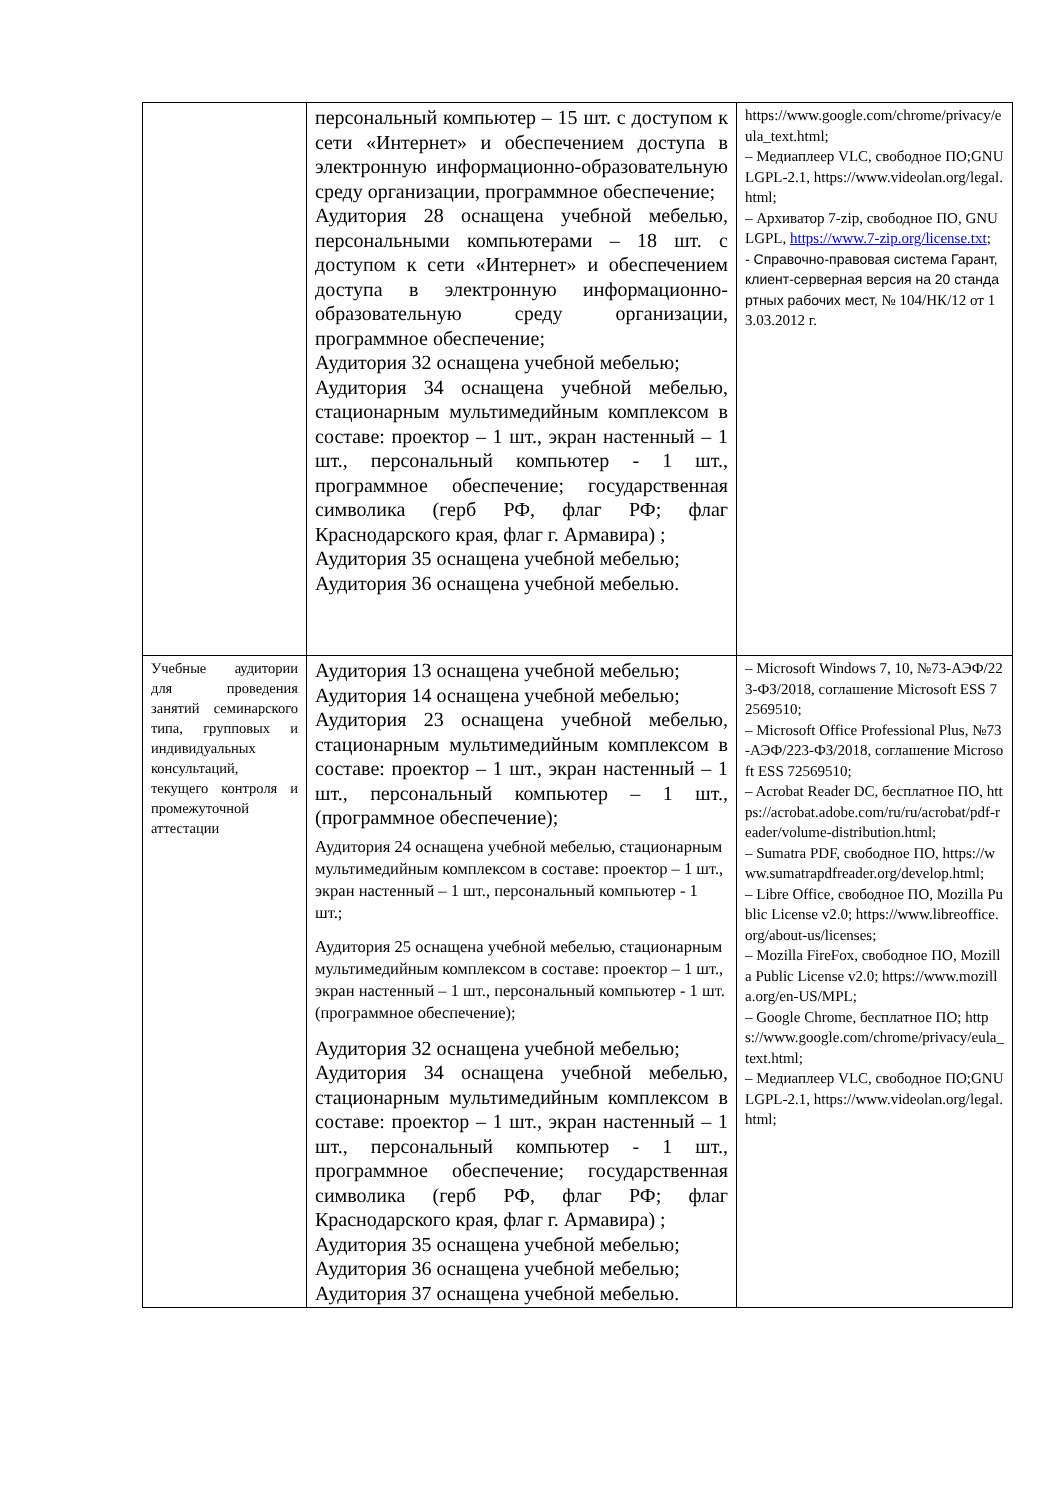| | персональный компьютер – 15 шт. с доступом к сети «Интернет» и обеспечением доступа в электронную информационно-образовательную среду организации, программное обеспечение; Аудитория 28 оснащена учебной мебелью, персональными компьютерами – 18 шт. с доступом к сети «Интернет» и обеспечением доступа в электронную информационно-образовательную среду организации, программное обеспечение; Аудитория 32 оснащена учебной мебелью; Аудитория 34 оснащена учебной мебелью, стационарным мультимедийным комплексом в составе: проектор – 1 шт., экран настенный – 1 шт., персональный компьютер - 1 шт., программное обеспечение; государственная символика (герб РФ, флаг РФ; флаг Краснодарского края, флаг г. Армавира) ; Аудитория 35 оснащена учебной мебелью; Аудитория 36 оснащена учебной мебелью. | https://www.google.com/chrome/privacy/eula_text.html; – Медиаплеер VLC, свободное ПО;GNU LGPL-2.1, https://www.videolan.org/legal.html; – Архиватор 7-zip, свободное ПО, GNU LGPL, https://www.7-zip.org/license.txt ; - Справочно-правовая система Гарант, клиент-серверная версия на 20 стандартных рабочих мест, № 104/НК/12 от 13.03.2012 г. |
| Учебные аудитории для проведения занятий семинарского типа, групповых и индивидуальных консультаций, текущего контроля и промежуточной аттестации | Аудитория 13 оснащена учебной мебелью; Аудитория 14 оснащена учебной мебелью; Аудитория 23 оснащена учебной мебелью, стационарным мультимедийным комплексом в составе: проектор – 1 шт., экран настенный – 1 шт., персональный компьютер – 1 шт., (программное обеспечение); Аудитория 24 оснащена учебной мебелью, стационарным мультимедийным комплексом в составе: проектор – 1 шт., экран настенный – 1 шт., персональный компьютер - 1 шт.; Аудитория 25 оснащена учебной мебелью, стационарным мультимедийным комплексом в составе: проектор – 1 шт., экран настенный – 1 шт., персональный компьютер - 1 шт. (программное обеспечение); Аудитория 32 оснащена учебной мебелью; Аудитория 34 оснащена учебной мебелью, стационарным мультимедийным комплексом в составе: проектор – 1 шт., экран настенный – 1 шт., персональный компьютер - 1 шт., программное обеспечение; государственная символика (герб РФ, флаг РФ; флаг Краснодарского края, флаг г. Армавира) ; Аудитория 35 оснащена учебной мебелью; Аудитория 36 оснащена учебной мебелью; Аудитория 37 оснащена учебной мебелью. | – Microsoft Windows 7, 10, №73-АЭФ/223-ФЗ/2018, соглашение Microsoft ESS 72569510; – Microsoft Office Professional Plus, №73-АЭФ/223-ФЗ/2018, соглашение Microsoft ESS 72569510; – Acrobat Reader DC, бесплатное ПО, https://acrobat.adobe.com/ru/ru/acrobat/pdf-reader/volume-distribution.html; – Sumatra PDF, свободное ПО, https://www.sumatrapdfreader.org/develop.html; – Libre Office, свободное ПО, Mozilla Public License v2.0; https://www.libreoffice.org/about-us/licenses; – Mozilla FireFox, свободное ПО, Mozilla Public License v2.0; https://www.mozilla.org/en-US/MPL; – Google Chrome, бесплатное ПО; https://www.google.com/chrome/privacy/eula_text.html; – Медиаплеер VLC, свободное ПО;GNU LGPL-2.1, https://www.videolan.org/legal.html; |